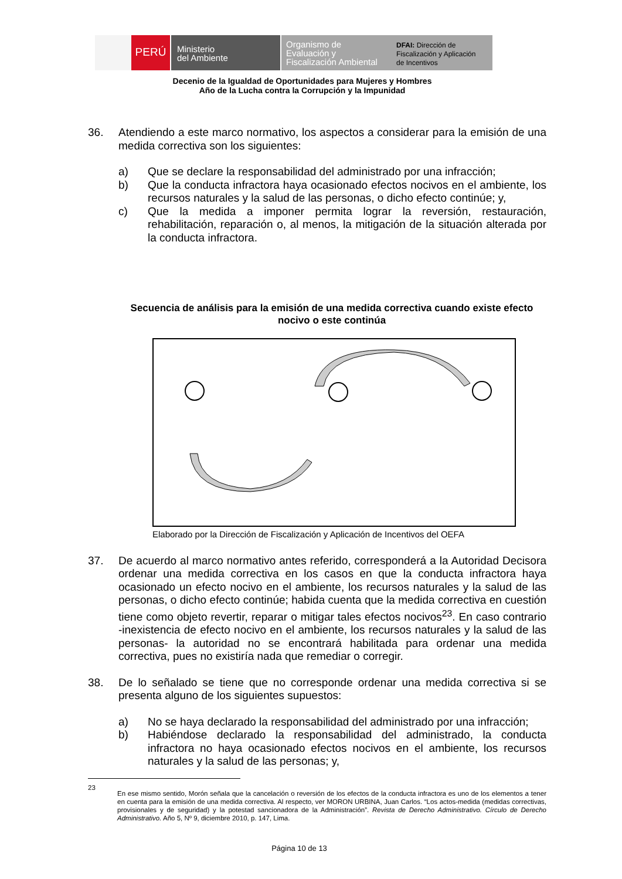PERÚ
Ministerio
del Ambiente
Organismo de
Evaluación y
Fiscalización Ambiental
DFAI: Dirección de
Fiscalización y Aplicación
de Incentivos
Decenio de la Igualdad de Oportunidades para Mujeres y Hombres
Año de la Lucha contra la Corrupción y la Impunidad
36. Atendiendo a este marco normativo, los aspectos a considerar para la emisión de una medida correctiva son los siguientes:
a) Que se declare la responsabilidad del administrado por una infracción;
b) Que la conducta infractora haya ocasionado efectos nocivos en el ambiente, los recursos naturales y la salud de las personas, o dicho efecto continúe; y,
c) Que la medida a imponer permita lograr la reversión, restauración, rehabilitación, reparación o, al menos, la mitigación de la situación alterada por la conducta infractora.
Secuencia de análisis para la emisión de una medida correctiva cuando existe efecto nocivo o este continúa
Elaborado por la Dirección de Fiscalización y Aplicación de Incentivos del OEFA
37. De acuerdo al marco normativo antes referido, corresponderá a la Autoridad Decisora ordenar una medida correctiva en los casos en que la conducta infractora haya ocasionado un efecto nocivo en el ambiente, los recursos naturales y la salud de las personas, o dicho efecto continúe; habida cuenta que la medida correctiva en cuestión tiene como objeto revertir, reparar o mitigar tales efectos nocivos<sup>23</sup>. En caso contrario -inexistencia de efecto nocivo en el ambiente, los recursos naturales y la salud de las personas- la autoridad no se encontrará habilitada para ordenar una medida correctiva, pues no existiría nada que remediar o corregir.
38. De lo señalado se tiene que no corresponde ordenar una medida correctiva si se presenta alguno de los siguientes supuestos:
a) No se haya declarado la responsabilidad del administrado por una infracción;
b) Habiéndose declarado la responsabilidad del administrado, la conducta infractora no haya ocasionado efectos nocivos en el ambiente, los recursos naturales y la salud de las personas; y,
23
En ese mismo sentido, Morón señala que la cancelación o reversión de los efectos de la conducta infractora es uno de los elementos a tener en cuenta para la emisión de una medida correctiva. Al respecto, ver MORON URBINA, Juan Carlos. “Los actos-medida (medidas correctivas, provisionales y de seguridad) y la potestad sancionadora de la Administración”. Revista de Derecho Administrativo. Círculo de Derecho Administrativo. Año 5, Nº 9, diciembre 2010, p. 147, Lima.
Página 10 de 13